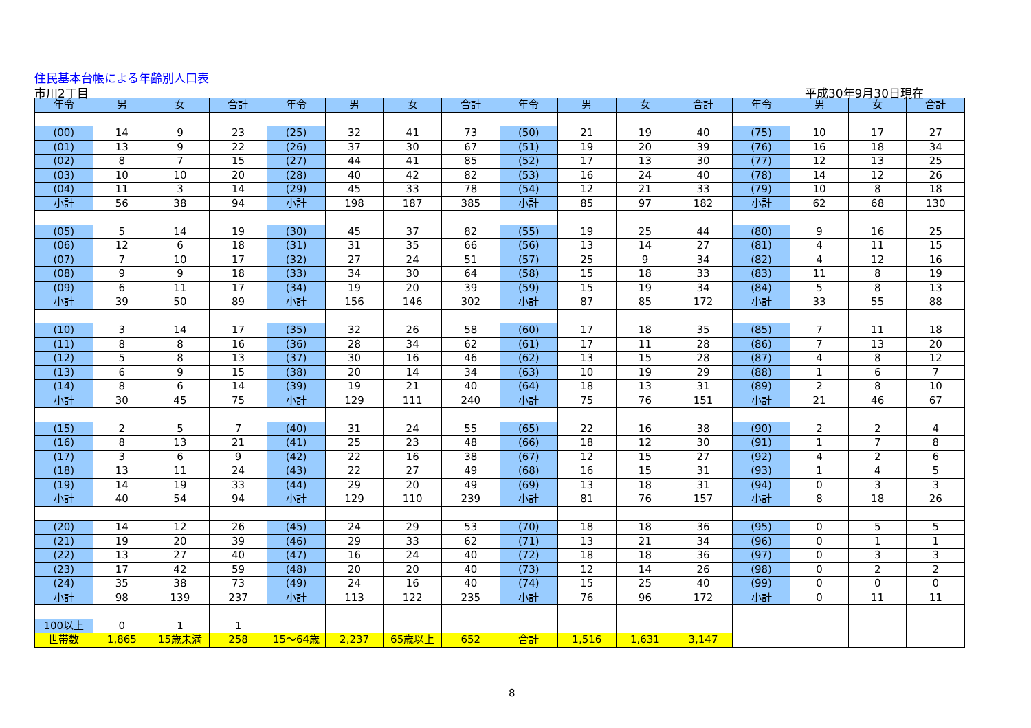住民基本台帳による年齢別人口表
市川2丁目 平成30年9月30日現在
| 年令 | 男 | 女 | 合計 | 年令 | 男 | 女 | 合計 | 年令 | 男 | 女 | 合計 | 年令 | 男 | 女 | 合計 |
| --- | --- | --- | --- | --- | --- | --- | --- | --- | --- | --- | --- | --- | --- | --- | --- |
| (00) | 14 | 9 | 23 | (25) | 32 | 41 | 73 | (50) | 21 | 19 | 40 | (75) | 10 | 17 | 27 |
| (01) | 13 | 9 | 22 | (26) | 37 | 30 | 67 | (51) | 19 | 20 | 39 | (76) | 16 | 18 | 34 |
| (02) | 8 | 7 | 15 | (27) | 44 | 41 | 85 | (52) | 17 | 13 | 30 | (77) | 12 | 13 | 25 |
| (03) | 10 | 10 | 20 | (28) | 40 | 42 | 82 | (53) | 16 | 24 | 40 | (78) | 14 | 12 | 26 |
| (04) | 11 | 3 | 14 | (29) | 45 | 33 | 78 | (54) | 12 | 21 | 33 | (79) | 10 | 8 | 18 |
| 小計 | 56 | 38 | 94 | 小計 | 198 | 187 | 385 | 小計 | 85 | 97 | 182 | 小計 | 62 | 68 | 130 |
| (05) | 5 | 14 | 19 | (30) | 45 | 37 | 82 | (55) | 19 | 25 | 44 | (80) | 9 | 16 | 25 |
| (06) | 12 | 6 | 18 | (31) | 31 | 35 | 66 | (56) | 13 | 14 | 27 | (81) | 4 | 11 | 15 |
| (07) | 7 | 10 | 17 | (32) | 27 | 24 | 51 | (57) | 25 | 9 | 34 | (82) | 4 | 12 | 16 |
| (08) | 9 | 9 | 18 | (33) | 34 | 30 | 64 | (58) | 15 | 18 | 33 | (83) | 11 | 8 | 19 |
| (09) | 6 | 11 | 17 | (34) | 19 | 20 | 39 | (59) | 15 | 19 | 34 | (84) | 5 | 8 | 13 |
| 小計 | 39 | 50 | 89 | 小計 | 156 | 146 | 302 | 小計 | 87 | 85 | 172 | 小計 | 33 | 55 | 88 |
| (10) | 3 | 14 | 17 | (35) | 32 | 26 | 58 | (60) | 17 | 18 | 35 | (85) | 7 | 11 | 18 |
| (11) | 8 | 8 | 16 | (36) | 28 | 34 | 62 | (61) | 17 | 11 | 28 | (86) | 7 | 13 | 20 |
| (12) | 5 | 8 | 13 | (37) | 30 | 16 | 46 | (62) | 13 | 15 | 28 | (87) | 4 | 8 | 12 |
| (13) | 6 | 9 | 15 | (38) | 20 | 14 | 34 | (63) | 10 | 19 | 29 | (88) | 1 | 6 | 7 |
| (14) | 8 | 6 | 14 | (39) | 19 | 21 | 40 | (64) | 18 | 13 | 31 | (89) | 2 | 8 | 10 |
| 小計 | 30 | 45 | 75 | 小計 | 129 | 111 | 240 | 小計 | 75 | 76 | 151 | 小計 | 21 | 46 | 67 |
| (15) | 2 | 5 | 7 | (40) | 31 | 24 | 55 | (65) | 22 | 16 | 38 | (90) | 2 | 2 | 4 |
| (16) | 8 | 13 | 21 | (41) | 25 | 23 | 48 | (66) | 18 | 12 | 30 | (91) | 1 | 7 | 8 |
| (17) | 3 | 6 | 9 | (42) | 22 | 16 | 38 | (67) | 12 | 15 | 27 | (92) | 4 | 2 | 6 |
| (18) | 13 | 11 | 24 | (43) | 22 | 27 | 49 | (68) | 16 | 15 | 31 | (93) | 1 | 4 | 5 |
| (19) | 14 | 19 | 33 | (44) | 29 | 20 | 49 | (69) | 13 | 18 | 31 | (94) | 0 | 3 | 3 |
| 小計 | 40 | 54 | 94 | 小計 | 129 | 110 | 239 | 小計 | 81 | 76 | 157 | 小計 | 8 | 18 | 26 |
| (20) | 14 | 12 | 26 | (45) | 24 | 29 | 53 | (70) | 18 | 18 | 36 | (95) | 0 | 5 | 5 |
| (21) | 19 | 20 | 39 | (46) | 29 | 33 | 62 | (71) | 13 | 21 | 34 | (96) | 0 | 1 | 1 |
| (22) | 13 | 27 | 40 | (47) | 16 | 24 | 40 | (72) | 18 | 18 | 36 | (97) | 0 | 3 | 3 |
| (23) | 17 | 42 | 59 | (48) | 20 | 20 | 40 | (73) | 12 | 14 | 26 | (98) | 0 | 2 | 2 |
| (24) | 35 | 38 | 73 | (49) | 24 | 16 | 40 | (74) | 15 | 25 | 40 | (99) | 0 | 0 | 0 |
| 小計 | 98 | 139 | 237 | 小計 | 113 | 122 | 235 | 小計 | 76 | 96 | 172 | 小計 | 0 | 11 | 11 |
| 100以上 | 0 | 1 | 1 | | | | | | | | | | | | |
| 世帯数 | 1,865 | 15歳未満 | 258 | 15～64歳 | 2,237 | 65歳以上 | 652 | 合計 | 1,516 | 1,631 | 3,147 | | | | |
8